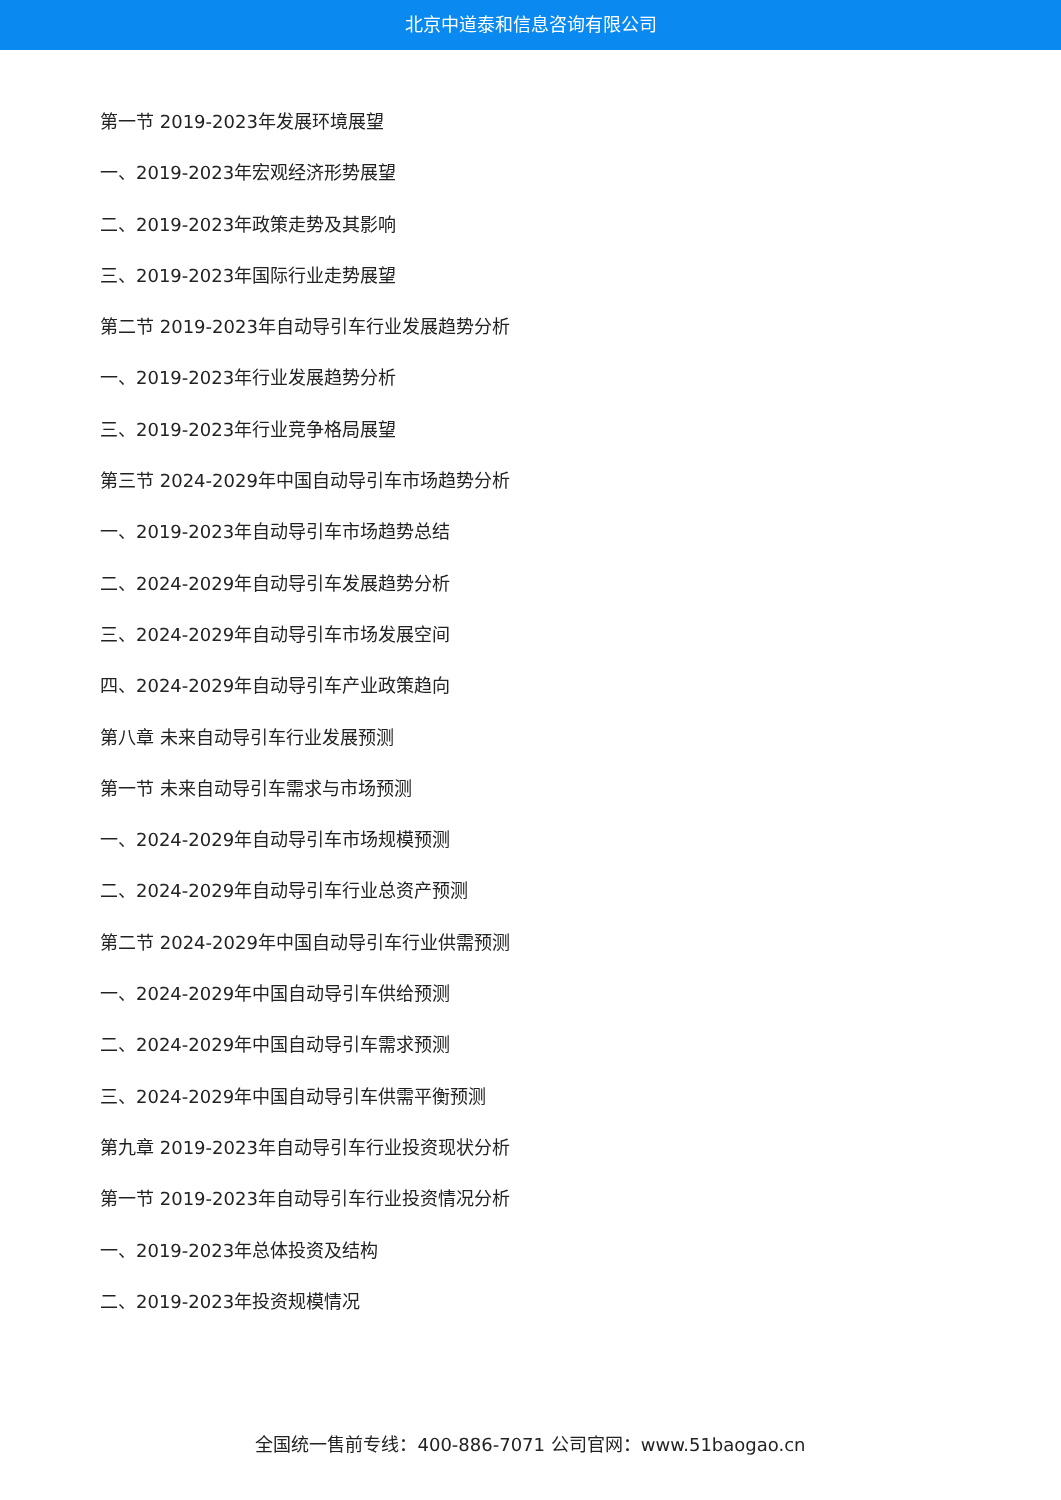北京中道泰和信息咨询有限公司
第一节 2019-2023年发展环境展望
一、2019-2023年宏观经济形势展望
二、2019-2023年政策走势及其影响
三、2019-2023年国际行业走势展望
第二节 2019-2023年自动导引车行业发展趋势分析
一、2019-2023年行业发展趋势分析
三、2019-2023年行业竞争格局展望
第三节 2024-2029年中国自动导引车市场趋势分析
一、2019-2023年自动导引车市场趋势总结
二、2024-2029年自动导引车发展趋势分析
三、2024-2029年自动导引车市场发展空间
四、2024-2029年自动导引车产业政策趋向
第八章 未来自动导引车行业发展预测
第一节 未来自动导引车需求与市场预测
一、2024-2029年自动导引车市场规模预测
二、2024-2029年自动导引车行业总资产预测
第二节 2024-2029年中国自动导引车行业供需预测
一、2024-2029年中国自动导引车供给预测
二、2024-2029年中国自动导引车需求预测
三、2024-2029年中国自动导引车供需平衡预测
第九章 2019-2023年自动导引车行业投资现状分析
第一节 2019-2023年自动导引车行业投资情况分析
一、2019-2023年总体投资及结构
二、2019-2023年投资规模情况
全国统一售前专线：400-886-7071 公司官网：www.51baogao.cn